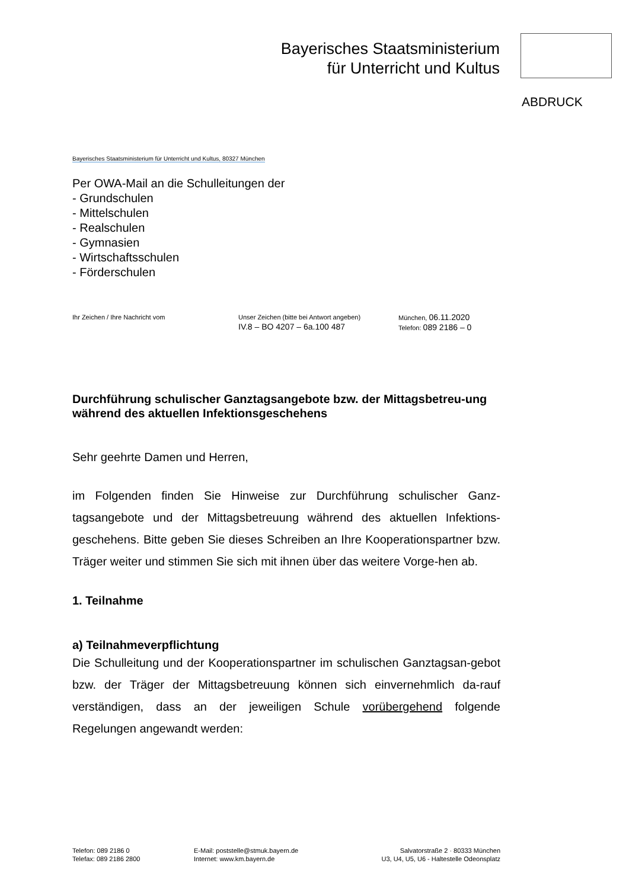Bayerisches Staatsministerium
für Unterricht und Kultus
ABDRUCK
Bayerisches Staatsministerium für Unterricht und Kultus, 80327 München
Per OWA-Mail an die Schulleitungen der
- Grundschulen
- Mittelschulen
- Realschulen
- Gymnasien
- Wirtschaftsschulen
- Förderschulen
Ihr Zeichen / Ihre Nachricht vom Unser Zeichen (bitte bei Antwort angeben)
IV.8 – BO 4207 – 6a.100 487
München, 06.11.2020
Telefon: 089 2186 – 0
Durchführung schulischer Ganztagsangebote bzw. der Mittagsbetreu-ung während des aktuellen Infektionsgeschehens
Sehr geehrte Damen und Herren,
im Folgenden finden Sie Hinweise zur Durchführung schulischer Ganz-tagsangebote und der Mittagsbetreuung während des aktuellen Infektions-geschehens. Bitte geben Sie dieses Schreiben an Ihre Kooperationspartner bzw. Träger weiter und stimmen Sie sich mit ihnen über das weitere Vorge-hen ab.
1. Teilnahme
a) Teilnahmeverpflichtung
Die Schulleitung und der Kooperationspartner im schulischen Ganztagsan-gebot bzw. der Träger der Mittagsbetreuung können sich einvernehmlich da-rauf verständigen, dass an der jeweiligen Schule vorübergehend folgende Regelungen angewandt werden:
Telefon: 089 2186 0
Telefax: 089 2186 2800
E-Mail: poststelle@stmuk.bayern.de
Internet: www.km.bayern.de
Salvatorstraße 2 · 80333 München
U3, U4, U5, U6 - Haltestelle Odeonsplatz